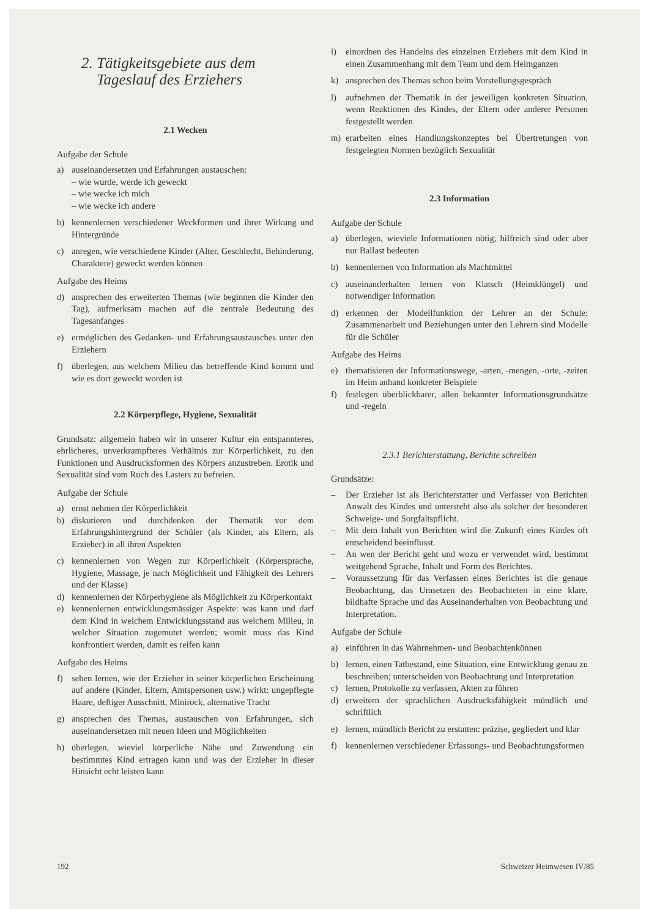2. Tätigkeitsgebiete aus dem
Tageslauf des Erziehers
2.1 Wecken
Aufgabe der Schule
a) auseinandersetzen und Erfahrungen austauschen:
– wie wurde, werde ich geweckt
– wie wecke ich mich
– wie wecke ich andere
b) kennenlernen verschiedener Weckformen und ihrer Wirkung und Hintergründe
c) anregen, wie verschiedene Kinder (Alter, Geschlecht, Behinderung, Charaktere) geweckt werden können
Aufgabe des Heims
d) ansprechen des erweiterten Themas (wie beginnen die Kinder den Tag), aufmerksam machen auf die zentrale Bedeutung des Tagesanfanges
e) ermöglichen des Gedanken- und Erfahrungsaustausches unter den Erziehern
f) überlegen, aus welchem Milieu das betreffende Kind kommt und wie es dort geweckt worden ist
2.2 Körperpflege, Hygiene, Sexualität
Grundsatz: allgemein haben wir in unserer Kultur ein entspannteres, ehrlicheres, unverkrampfteres Verhältnis zur Körperlichkeit, zu den Funktionen und Ausdrucksformen des Körpers anzustreben. Erotik und Sexualität sind vom Ruch des Lasters zu befreien.
Aufgabe der Schule
a) ernst nehmen der Körperlichkeit
b) diskutieren und durchdenken der Thematik vor dem Erfahrungshintergrund der Schüler (als Kinder, als Eltern, als Erzieher) in all ihren Aspekten
c) kennenlernen von Wegen zur Körperlichkeit (Körpersprache, Hygiene, Massage, je nach Möglichkeit und Fähigkeit des Lehrers und der Klasse)
d) kennenlernen der Körperhygiene als Möglichkeit zu Körperkontakt
e) kennenlernen entwicklungsmässiger Aspekte: was kann und darf dem Kind in welchem Entwicklungsstand aus welchem Milieu, in welcher Situation zugemutet werden; womit muss das Kind konfrontiert werden, damit es reifen kann
Aufgabe des Heims
f) sehen lernen, wie der Erzieher in seiner körperlichen Erscheinung auf andere (Kinder, Eltern, Amtspersonen usw.) wirkt: ungepflegte Haare, deftiger Ausschnitt, Minirock, alternative Tracht
g) ansprechen des Themas, austauschen von Erfahrungen, sich auseinandersetzen mit neuen Ideen und Möglichkeiten
h) überlegen, wieviel körperliche Nähe und Zuwendung ein bestimmtes Kind ertragen kann und was der Erzieher in dieser Hinsicht echt leisten kann
i) einordnen des Handelns des einzelnen Erziehers mit dem Kind in einen Zusammenhang mit dem Team und dem Heimganzen
k) ansprechen des Themas schon beim Vorstellungsgespräch
l) aufnehmen der Thematik in der jeweiligen konkreten Situation, wenn Reaktionen des Kindes, der Eltern oder anderer Personen festgestellt werden
m) erarbeiten eines Handlungskonzeptes bei Übertretungen von festgelegten Normen bezüglich Sexualität
2.3 Information
Aufgabe der Schule
a) überlegen, wieviele Informationen nötig, hilfreich sind oder aber nur Ballast bedeuten
b) kennenlernen von Information als Machtmittel
c) auseinanderhalten lernen von Klatsch (Heimklüngel) und notwendiger Information
d) erkennen der Modellfunktion der Lehrer an der Schule: Zusammenarbeit und Beziehungen unter den Lehrern sind Modelle für die Schüler
Aufgabe des Heims
e) thematisieren der Informationswege, -arten, -mengen, -orte, -zeiten im Heim anhand konkreter Beispiele
f) festlegen überblickbarer, allen bekannter Informationsgrundsätze und -regeln
2.3.1 Berichterstattung, Berichte schreiben
Grundsätze:
– Der Erzieher ist als Berichterstatter und Verfasser von Berichten Anwalt des Kindes und untersteht also als solcher der besonderen Schweige- und Sorgfaltspflicht.
– Mit dem Inhalt von Berichten wird die Zukunft eines Kindes oft entscheidend beeinflusst.
– An wen der Bericht geht und wozu er verwendet wird, bestimmt weitgehend Sprache, Inhalt und Form des Berichtes.
– Voraussetzung für das Verfassen eines Berichtes ist die genaue Beobachtung, das Umsetzen des Beobachteten in eine klare, bildhafte Sprache und das Auseinanderhalten von Beobachtung und Interpretation.
Aufgabe der Schule
a) einführen in das Wahrnehmen- und Beobachtenkönnen
b) lernen, einen Tatbestand, eine Situation, eine Entwicklung genau zu beschreiben; unterscheiden von Beobachtung und Interpretation
c) lernen, Protokolle zu verfassen, Akten zu führen
d) erweitern der sprachlichen Ausdrucksfähigkeit mündlich und schriftlich
e) lernen, mündlich Bericht zu erstatten: präzise, gegliedert und klar
f) kennenlernen verschiedener Erfassungs- und Beobachtungsformen
192 Schweizer Heimwesen IV/85